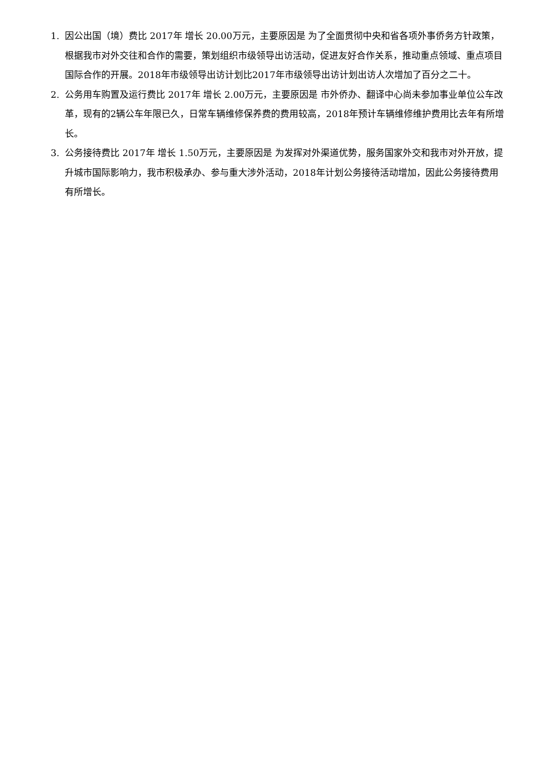1. 因公出国（境）费比 2017年 增长 20.00万元，主要原因是 为了全面贯彻中央和省各项外事侨务方针政策，根据我市对外交往和合作的需要，策划组织市级领导出访活动，促进友好合作关系，推动重点领域、重点项目国际合作的开展。2018年市级领导出访计划比2017年市级领导出访计划出访人次增加了百分之二十。
2. 公务用车购置及运行费比 2017年 增长 2.00万元，主要原因是 市外侨办、翻译中心尚未参加事业单位公车改革，现有的2辆公车年限已久，日常车辆维修保养费的费用较高，2018年预计车辆维修维护费用比去年有所增长。
3. 公务接待费比 2017年 增长 1.50万元，主要原因是 为发挥对外渠道优势，服务国家外交和我市对外开放，提升城市国际影响力，我市积极承办、参与重大涉外活动，2018年计划公务接待活动增加，因此公务接待费用有所增长。